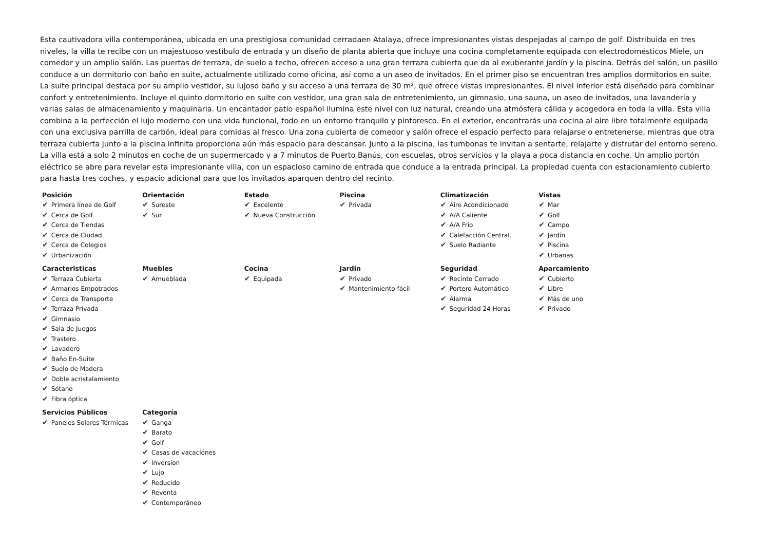Esta cautivadora villa contemporánea, ubicada en una prestigiosa comunidad cerradaen Atalaya, ofrece impresionantes vistas despejadas al campo de golf. Distribuida en tres niveles, la villa te recibe con un majestuoso vestíbulo de entrada y un diseño de planta abierta que incluye una cocina completamente equipada con electrodomésticos Miele, un comedor y un amplio salón. Las puertas de terraza, de suelo a techo, ofrecen acceso a una gran terraza cubierta que da al exuberante jardín y la piscina. Detrás del salón, un pasillo conduce a un dormitorio con baño en suite, actualmente utilizado como oficina, así como a un aseo de invitados. En el primer piso se encuentran tres amplios dormitorios en suite. La suite principal destaca por su amplio vestidor, su lujoso baño y su acceso a una terraza de 30 m², que ofrece vistas impresionantes. El nivel inferior está diseñado para combinar confort y entretenimiento. Incluye el quinto dormitorio en suite con vestidor, una gran sala de entretenimiento, un gimnasio, una sauna, un aseo de invitados, una lavandería y varias salas de almacenamiento y maquinaria. Un encantador patio español ilumina este nivel con luz natural, creando una atmósfera cálida y acogedora en toda la villa. Esta villa combina a la perfección el lujo moderno con una vida funcional, todo en un entorno tranquilo y pintoresco. En el exterior, encontrarás una cocina al aire libre totalmente equipada con una exclusiva parrilla de carbón, ideal para comidas al fresco. Una zona cubierta de comedor y salón ofrece el espacio perfecto para relajarse o entretenerse, mientras que otra terraza cubierta junto a la piscina infinita proporciona aún más espacio para descansar. Junto a la piscina, las tumbonas te invitan a sentarte, relajarte y disfrutar del entorno sereno. La villa está a solo 2 minutos en coche de un supermercado y a 7 minutos de Puerto Banús, con escuelas, otros servicios y la playa a poca distancia en coche. Un amplio portón eléctrico se abre para revelar esta impresionante villa, con un espacioso camino de entrada que conduce a la entrada principal. La propiedad cuenta con estacionamiento cubierto para hasta tres coches, y espacio adicional para que los invitados aparquen dentro del recinto.
| Posición ✔ Primera línea de Golf ✔ Cerca de Golf ✔ Cerca de Tiendas ✔ Cerca de Ciudad ✔ Cerca de Colegios ✔ Urbanización | Orientación ✔ Sureste ✔ Sur | Estado ✔ Excelente ✔ Nueva Construcción | Piscina ✔ Privada | Climatización ✔ Aire Acondicionado ✔ A/A Caliente ✔ A/A Frio ✔ Calefacción Central. ✔ Suelo Radiante | Vistas ✔ Mar ✔ Golf ✔ Campo ✔ Jardín ✔ Piscina ✔ Urbanas |
| Caracteristicas ✔ Terraza Cubierta ✔ Armarios Empotrados ✔ Cerca de Transporte ✔ Terraza Privada ✔ Gimnasio ✔ Sala de Juegos ✔ Trastero ✔ Lavadero ✔ Baño En-Suite ✔ Suelo de Madera ✔ Doble acristalamiento ✔ Sótano ✔ Fibra óptica | Muebles ✔ Amueblada | Cocina ✔ Equipada | Jardin ✔ Privado ✔ Mantenimiento fácil | Seguridad ✔ Recinto Cerrado ✔ Portero Automático ✔ Alarma ✔ Seguridad 24 Horas | Aparcamiento ✔ Cubierto ✔ Libre ✔ Más de uno ✔ Privado |
| Servicios Públicos ✔ Paneles Solares Térmicas | Categoría ✔ Ganga ✔ Barato ✔ Golf ✔ Casas de vacacíónes ✔ Inversion ✔ Lujo ✔ Reducido ✔ Reventa ✔ Contemporáneo | | | | |